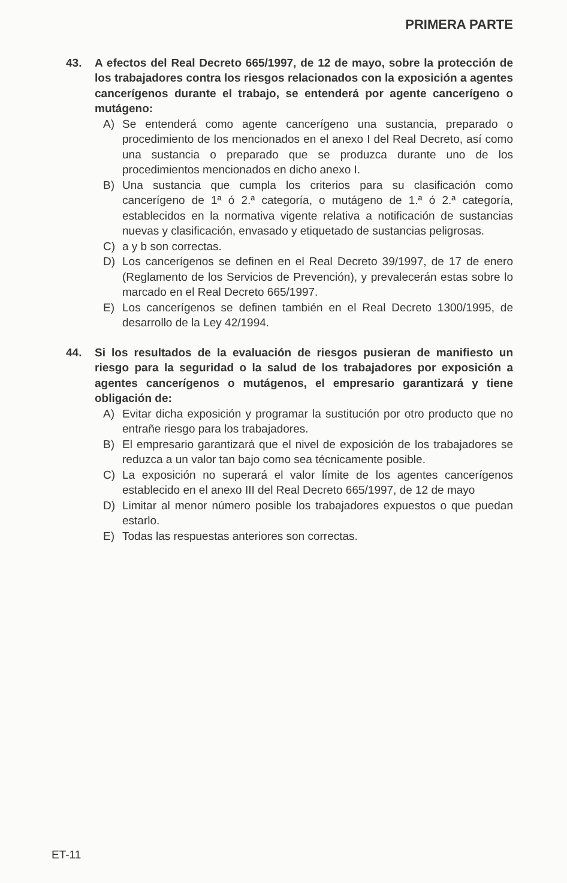PRIMERA PARTE
43. A efectos del Real Decreto 665/1997, de 12 de mayo, sobre la protección de los trabajadores contra los riesgos relacionados con la exposición a agentes cancerígenos durante el trabajo, se entenderá por agente cancerígeno o mutágeno:
A) Se entenderá como agente cancerígeno una sustancia, preparado o procedimiento de los mencionados en el anexo I del Real Decreto, así como una sustancia o preparado que se produzca durante uno de los procedimientos mencionados en dicho anexo I.
B) Una sustancia que cumpla los criterios para su clasificación como cancerígeno de 1ª ó 2.ª categoría, o mutágeno de 1.ª ó 2.ª categoría, establecidos en la normativa vigente relativa a notificación de sustancias nuevas y clasificación, envasado y etiquetado de sustancias peligrosas.
C) a y b son correctas.
D) Los cancerígenos se definen en el Real Decreto 39/1997, de 17 de enero (Reglamento de los Servicios de Prevención), y prevalecerán estas sobre lo marcado en el Real Decreto 665/1997.
E) Los cancerígenos se definen también en el Real Decreto 1300/1995, de desarrollo de la Ley 42/1994.
44. Si los resultados de la evaluación de riesgos pusieran de manifiesto un riesgo para la seguridad o la salud de los trabajadores por exposición a agentes cancerígenos o mutágenos, el empresario garantizará y tiene obligación de:
A) Evitar dicha exposición y programar la sustitución por otro producto que no entrañe riesgo para los trabajadores.
B) El empresario garantizará que el nivel de exposición de los trabajadores se reduzca a un valor tan bajo como sea técnicamente posible.
C) La exposición no superará el valor límite de los agentes cancerígenos establecido en el anexo III del Real Decreto 665/1997, de 12 de mayo
D) Limitar al menor número posible los trabajadores expuestos o que puedan estarlo.
E) Todas las respuestas anteriores son correctas.
ET-11